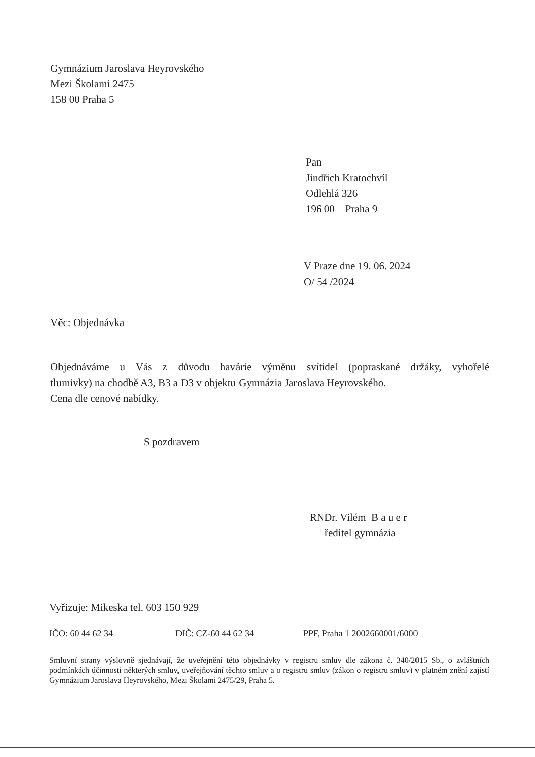Gymnázium Jaroslava Heyrovského
Mezi Školami 2475
158 00 Praha 5
Pan
Jindřich Kratochvíl
Odlehlá 326
196 00 Praha 9
V Praze dne 19. 06. 2024
O/ 54 /2024
Věc: Objednávka
Objednáváme u Vás z důvodu havárie výměnu svítidel (popraskané držáky, vyhořelé
tlumivky) na chodbě A3, B3 a D3 v objektu Gymnázia Jaroslava Heyrovského.
Cena dle cenové nabídky.
S pozdravem
RNDr. Vilém B a u e r
ředitel gymnázia
Vyřizuje: Mikeska tel. 603 150 929
IČO: 60 44 62 34 DIČ: CZ-60 44 62 34 PPF, Praha 1 2002660001/6000
Smluvní strany výslovně sjednávají, že uveřejnění této objednávky v registru smluv dle zákona č. 340/2015 Sb., o zvláštních podmínkách účinnosti některých smluv, uveřejňování těchto smluv a o registru smluv (zákon o registru smluv) v platném znění zajistí Gymnázium Jaroslava Heyrovského, Mezi Školami 2475/29, Praha 5.